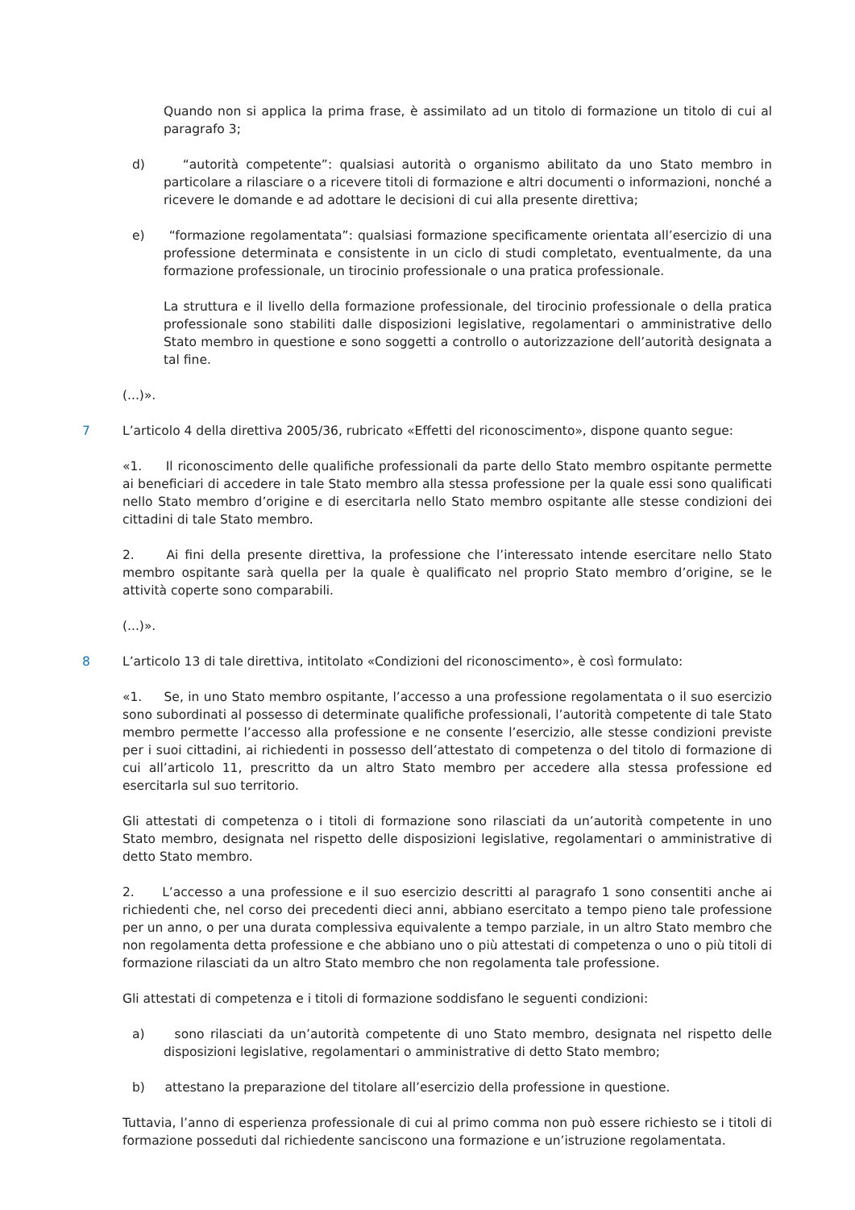Quando non si applica la prima frase, è assimilato ad un titolo di formazione un titolo di cui al paragrafo 3;
d) “autorità competente”: qualsiasi autorità o organismo abilitato da uno Stato membro in particolare a rilasciare o a ricevere titoli di formazione e altri documenti o informazioni, nonché a ricevere le domande e ad adottare le decisioni di cui alla presente direttiva;
e) “formazione regolamentata”: qualsiasi formazione specificamente orientata all’esercizio di una professione determinata e consistente in un ciclo di studi completato, eventualmente, da una formazione professionale, un tirocinio professionale o una pratica professionale.
La struttura e il livello della formazione professionale, del tirocinio professionale o della pratica professionale sono stabiliti dalle disposizioni legislative, regolamentari o amministrative dello Stato membro in questione e sono soggetti a controllo o autorizzazione dell’autorità designata a tal fine.
(...)».
7 L’articolo 4 della direttiva 2005/36, rubricato «Effetti del riconoscimento», dispone quanto segue:
«1. Il riconoscimento delle qualifiche professionali da parte dello Stato membro ospitante permette ai beneficiari di accedere in tale Stato membro alla stessa professione per la quale essi sono qualificati nello Stato membro d’origine e di esercitarla nello Stato membro ospitante alle stesse condizioni dei cittadini di tale Stato membro.
2. Ai fini della presente direttiva, la professione che l’interessato intende esercitare nello Stato membro ospitante sarà quella per la quale è qualificato nel proprio Stato membro d’origine, se le attività coperte sono comparabili.
(...)».
8 L’articolo 13 di tale direttiva, intitolato «Condizioni del riconoscimento», è così formulato:
«1. Se, in uno Stato membro ospitante, l’accesso a una professione regolamentata o il suo esercizio sono subordinati al possesso di determinate qualifiche professionali, l’autorità competente di tale Stato membro permette l’accesso alla professione e ne consente l’esercizio, alle stesse condizioni previste per i suoi cittadini, ai richiedenti in possesso dell’attestato di competenza o del titolo di formazione di cui all’articolo 11, prescritto da un altro Stato membro per accedere alla stessa professione ed esercitarla sul suo territorio.
Gli attestati di competenza o i titoli di formazione sono rilasciati da un’autorità competente in uno Stato membro, designata nel rispetto delle disposizioni legislative, regolamentari o amministrative di detto Stato membro.
2. L’accesso a una professione e il suo esercizio descritti al paragrafo 1 sono consentiti anche ai richiedenti che, nel corso dei precedenti dieci anni, abbiano esercitato a tempo pieno tale professione per un anno, o per una durata complessiva equivalente a tempo parziale, in un altro Stato membro che non regolamenta detta professione e che abbiano uno o più attestati di competenza o uno o più titoli di formazione rilasciati da un altro Stato membro che non regolamenta tale professione.
Gli attestati di competenza e i titoli di formazione soddisfano le seguenti condizioni:
a) sono rilasciati da un’autorità competente di uno Stato membro, designata nel rispetto delle disposizioni legislative, regolamentari o amministrative di detto Stato membro;
b) attestano la preparazione del titolare all’esercizio della professione in questione.
Tuttavia, l’anno di esperienza professionale di cui al primo comma non può essere richiesto se i titoli di formazione posseduti dal richiedente sanciscono una formazione e un’istruzione regolamentata.